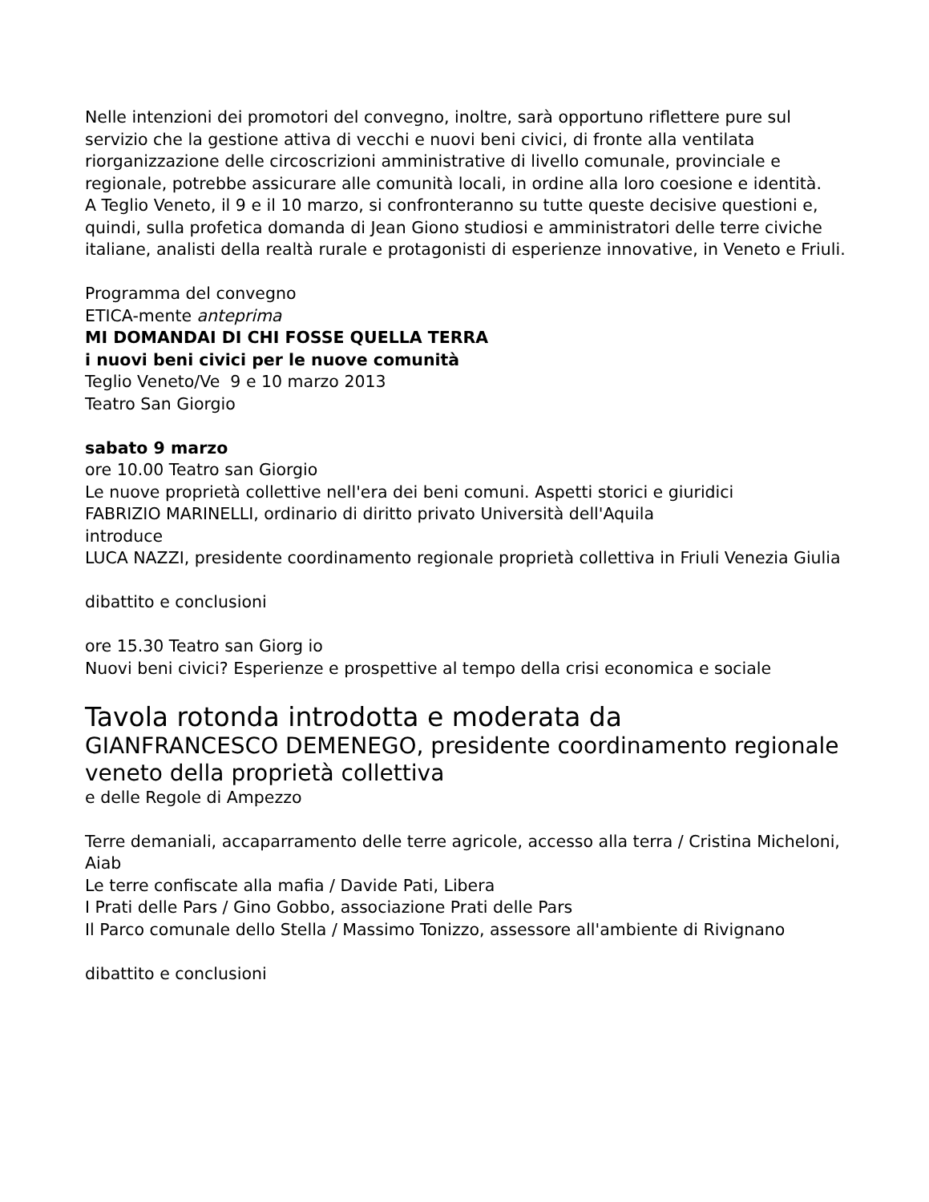Nelle intenzioni dei promotori del convegno, inoltre, sarà opportuno riflettere pure sul servizio che la gestione attiva di vecchi e nuovi beni civici, di fronte alla ventilata riorganizzazione delle circoscrizioni amministrative di livello comunale, provinciale e regionale, potrebbe assicurare alle comunità locali, in ordine alla loro coesione e identità.
A Teglio Veneto, il 9 e il 10 marzo, si confronteranno su tutte queste decisive questioni e, quindi, sulla profetica domanda di Jean Giono studiosi e amministratori delle terre civiche italiane, analisti della realtà rurale e protagonisti di esperienze innovative, in Veneto e Friuli.
Programma del convegno
ETICA-mente anteprima
MI DOMANDAI DI CHI FOSSE QUELLA TERRA
i nuovi beni civici per le nuove comunità
Teglio Veneto/Ve 9 e 10 marzo 2013
Teatro San Giorgio
sabato 9 marzo
ore 10.00 Teatro san Giorgio
Le nuove proprietà collettive nell'era dei beni comuni. Aspetti storici e giuridici
FABRIZIO MARINELLI, ordinario di diritto privato Università dell'Aquila
introduce
LUCA NAZZI, presidente coordinamento regionale proprietà collettiva in Friuli Venezia Giulia
dibattito e conclusioni
ore 15.30 Teatro san Giorg io
Nuovi beni civici? Esperienze e prospettive al tempo della crisi economica e sociale
Tavola rotonda introdotta e moderata da
GIANFRANCESCO DEMENEGO, presidente coordinamento regionale veneto della proprietà collettiva
e delle Regole di Ampezzo
Terre demaniali, accaparramento delle terre agricole, accesso alla terra / Cristina Micheloni, Aiab
Le terre confiscate alla mafia / Davide Pati, Libera
I Prati delle Pars / Gino Gobbo, associazione Prati delle Pars
Il Parco comunale dello Stella / Massimo Tonizzo, assessore all'ambiente di Rivignano
dibattito e conclusioni